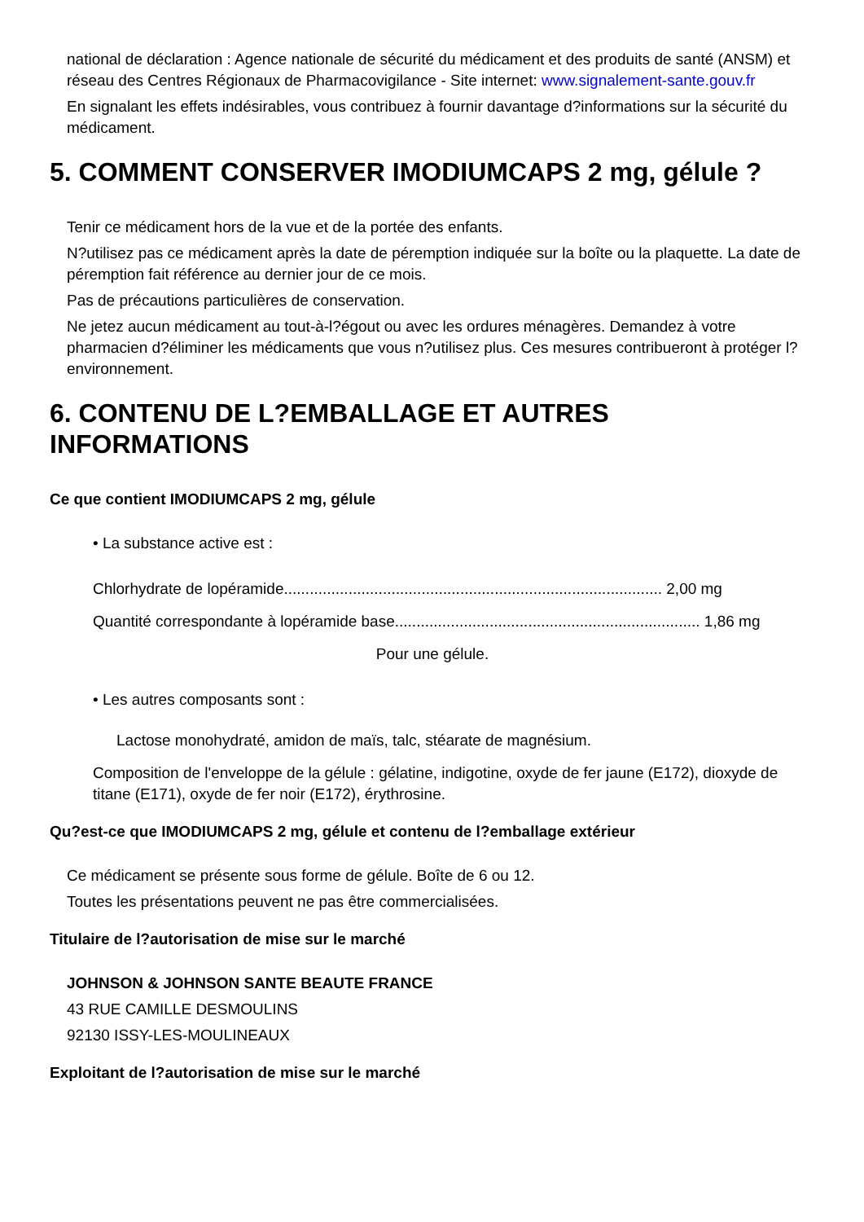national de déclaration : Agence nationale de sécurité du médicament et des produits de santé (ANSM) et réseau des Centres Régionaux de Pharmacovigilance - Site internet: www.signalement-sante.gouv.fr
En signalant les effets indésirables, vous contribuez à fournir davantage d?informations sur la sécurité du médicament.
5. COMMENT CONSERVER IMODIUMCAPS 2 mg, gélule ?
Tenir ce médicament hors de la vue et de la portée des enfants.
N?utilisez pas ce médicament après la date de péremption indiquée sur la boîte ou la plaquette. La date de péremption fait référence au dernier jour de ce mois.
Pas de précautions particulières de conservation.
Ne jetez aucun médicament au tout-à-l?égout ou avec les ordures ménagères. Demandez à votre pharmacien d?éliminer les médicaments que vous n?utilisez plus. Ces mesures contribueront à protéger l?environnement.
6. CONTENU DE L?EMBALLAGE ET AUTRES INFORMATIONS
Ce que contient IMODIUMCAPS 2 mg, gélule
• La substance active est :
Chlorhydrate de lopéramide........................................................................................ 2,00 mg
Quantité correspondante à lopéramide base....................................................................... 1,86 mg
Pour une gélule.
• Les autres composants sont :
Lactose monohydraté, amidon de maïs, talc, stéarate de magnésium.
Composition de l'enveloppe de la gélule : gélatine, indigotine, oxyde de fer jaune (E172), dioxyde de titane (E171), oxyde de fer noir (E172), érythrosine.
Qu?est-ce que IMODIUMCAPS 2 mg, gélule et contenu de l?emballage extérieur
Ce médicament se présente sous forme de gélule. Boîte de 6 ou 12.
Toutes les présentations peuvent ne pas être commercialisées.
Titulaire de l?autorisation de mise sur le marché
JOHNSON & JOHNSON SANTE BEAUTE FRANCE
43 RUE CAMILLE DESMOULINS
92130 ISSY-LES-MOULINEAUX
Exploitant de l?autorisation de mise sur le marché